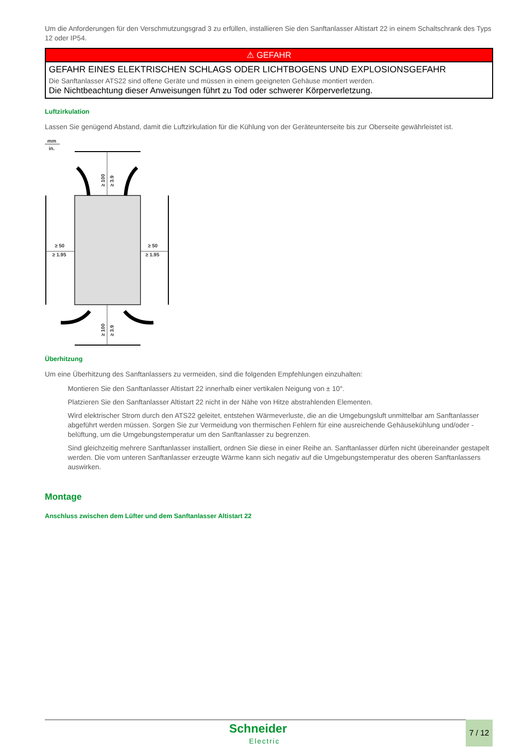Um die Anforderungen für den Verschmutzungsgrad 3 zu erfüllen, installieren Sie den Sanftanlasser Altistart 22 in einem Schaltschrank des Typs 12 oder IP54.
⚠ GEFAHR
GEFAHR EINES ELEKTRISCHEN SCHLAGS ODER LICHTBOGENS UND EXPLOSIONSGEFAHR
Die Sanftanlasser ATS22 sind offene Geräte und müssen in einem geeigneten Gehäuse montiert werden.
Die Nichtbeachtung dieser Anweisungen führt zu Tod oder schwerer Körperverletzung.
Luftzirkulation
Lassen Sie genügend Abstand, damit die Luftzirkulation für die Kühlung von der Geräteunterseite bis zur Oberseite gewährleistet ist.
mm
in.
≥ 50
≥ 1.95
≥ 50
≥ 1.95
≥ 100
≥ 3.9
≥ 100
≥ 3.9
Überhitzung
Um eine Überhitzung des Sanftanlassers zu vermeiden, sind die folgenden Empfehlungen einzuhalten:
Montieren Sie den Sanftanlasser Altistart 22 innerhalb einer vertikalen Neigung von ± 10°.
Platzieren Sie den Sanftanlasser Altistart 22 nicht in der Nähe von Hitze abstrahlenden Elementen.
Wird elektrischer Strom durch den ATS22 geleitet, entstehen Wärmeverluste, die an die Umgebungsluft unmittelbar am Sanftanlasser abgeführt werden müssen. Sorgen Sie zur Vermeidung von thermischen Fehlern für eine ausreichende Gehäusekühlung und/oder -belüftung, um die Umgebungstemperatur um den Sanftanlasser zu begrenzen.
Sind gleichzeitig mehrere Sanftanlasser installiert, ordnen Sie diese in einer Reihe an. Sanftanlasser dürfen nicht übereinander gestapelt werden. Die vom unteren Sanftanlasser erzeugte Wärme kann sich negativ auf die Umgebungstemperatur des oberen Sanftanlassers auswirken.
Montage
Anschluss zwischen dem Lüfter und dem Sanftanlasser Altistart 22
Schneider
Electric
7 / 12